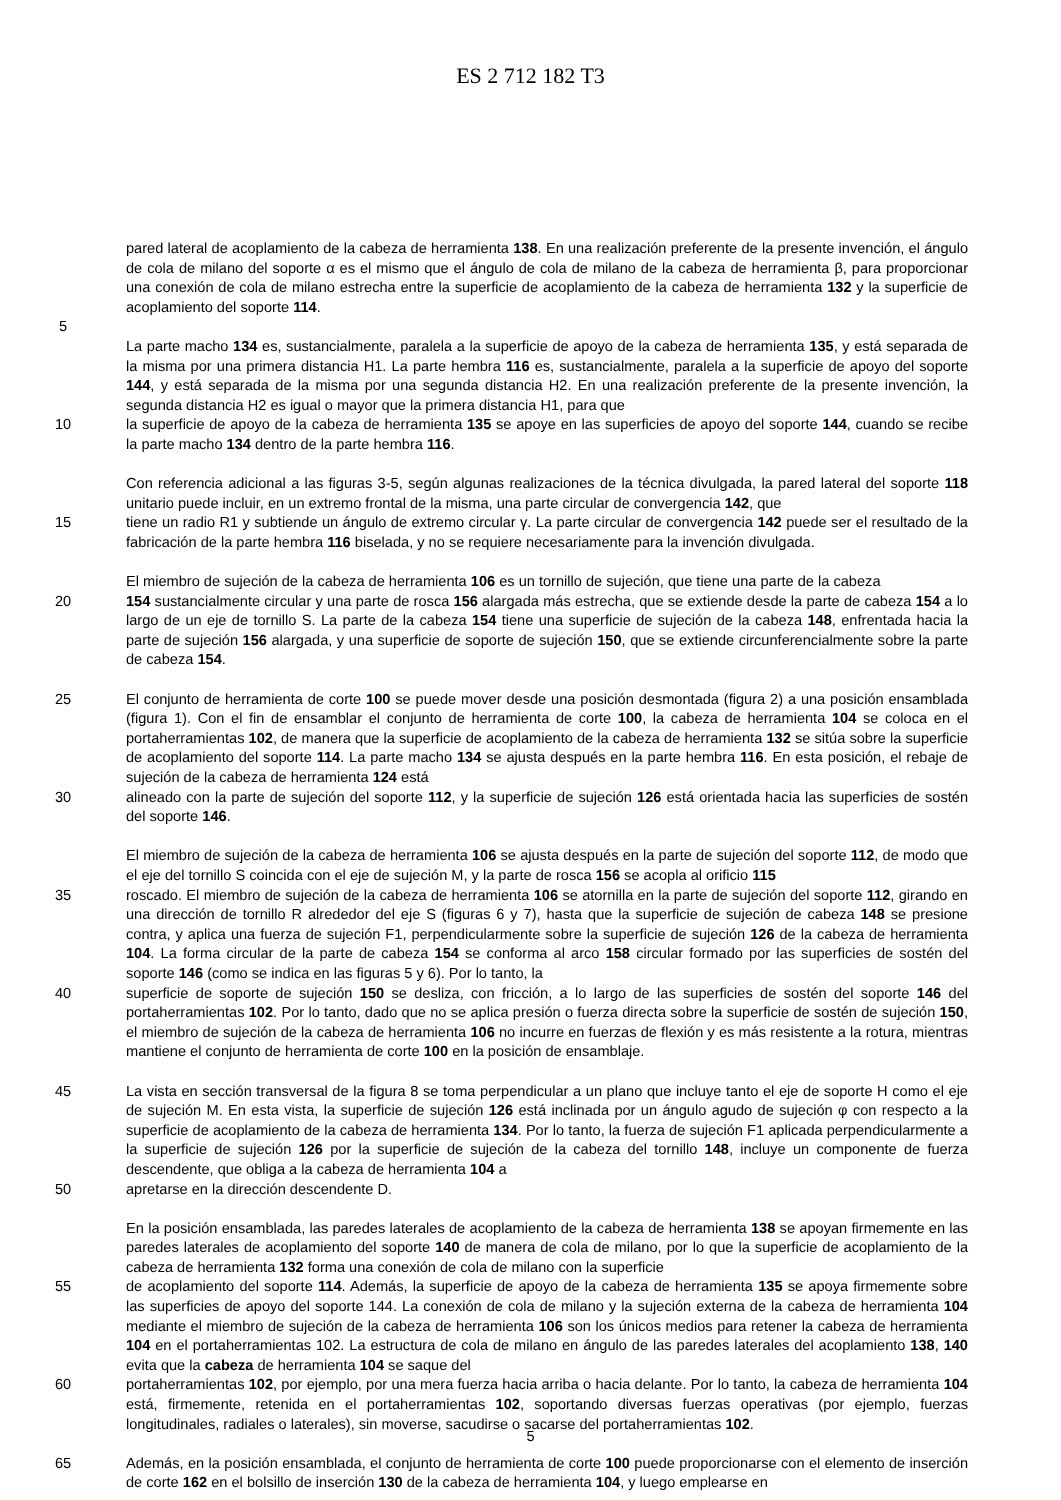ES 2 712 182 T3
pared lateral de acoplamiento de la cabeza de herramienta 138. En una realización preferente de la presente invención, el ángulo de cola de milano del soporte α es el mismo que el ángulo de cola de milano de la cabeza de herramienta β, para proporcionar una conexión de cola de milano estrecha entre la superficie de acoplamiento de la cabeza de herramienta 132 y la superficie de acoplamiento del soporte 114.
5
La parte macho 134 es, sustancialmente, paralela a la superficie de apoyo de la cabeza de herramienta 135, y está separada de la misma por una primera distancia H1. La parte hembra 116 es, sustancialmente, paralela a la superficie de apoyo del soporte 144, y está separada de la misma por una segunda distancia H2. En una realización preferente de la presente invención, la segunda distancia H2 es igual o mayor que la primera distancia H1, para que
10 la superficie de apoyo de la cabeza de herramienta 135 se apoye en las superficies de apoyo del soporte 144, cuando se recibe la parte macho 134 dentro de la parte hembra 116.
Con referencia adicional a las figuras 3-5, según algunas realizaciones de la técnica divulgada, la pared lateral del soporte 118 unitario puede incluir, en un extremo frontal de la misma, una parte circular de convergencia 142, que
15 tiene un radio R1 y subtiende un ángulo de extremo circular γ. La parte circular de convergencia 142 puede ser el resultado de la fabricación de la parte hembra 116 biselada, y no se requiere necesariamente para la invención divulgada.
El miembro de sujeción de la cabeza de herramienta 106 es un tornillo de sujeción, que tiene una parte de la cabeza
20 154 sustancialmente circular y una parte de rosca 156 alargada más estrecha, que se extiende desde la parte de cabeza 154 a lo largo de un eje de tornillo S. La parte de la cabeza 154 tiene una superficie de sujeción de la cabeza 148, enfrentada hacia la parte de sujeción 156 alargada, y una superficie de soporte de sujeción 150, que se extiende circunferencialmente sobre la parte de cabeza 154.
25 El conjunto de herramienta de corte 100 se puede mover desde una posición desmontada (figura 2) a una posición ensamblada (figura 1). Con el fin de ensamblar el conjunto de herramienta de corte 100, la cabeza de herramienta 104 se coloca en el portaherramientas 102, de manera que la superficie de acoplamiento de la cabeza de herramienta 132 se sitúa sobre la superficie de acoplamiento del soporte 114. La parte macho 134 se ajusta después en la parte hembra 116. En esta posición, el rebaje de sujeción de la cabeza de herramienta 124 está
30 alineado con la parte de sujeción del soporte 112, y la superficie de sujeción 126 está orientada hacia las superficies de sostén del soporte 146.
El miembro de sujeción de la cabeza de herramienta 106 se ajusta después en la parte de sujeción del soporte 112, de modo que el eje del tornillo S coincida con el eje de sujeción M, y la parte de rosca 156 se acopla al orificio 115
35 roscado. El miembro de sujeción de la cabeza de herramienta 106 se atornilla en la parte de sujeción del soporte 112, girando en una dirección de tornillo R alrededor del eje S (figuras 6 y 7), hasta que la superficie de sujeción de cabeza 148 se presione contra, y aplica una fuerza de sujeción F1, perpendicularmente sobre la superficie de sujeción 126 de la cabeza de herramienta 104. La forma circular de la parte de cabeza 154 se conforma al arco 158 circular formado por las superficies de sostén del soporte 146 (como se indica en las figuras 5 y 6). Por lo tanto, la
40 superficie de soporte de sujeción 150 se desliza, con fricción, a lo largo de las superficies de sostén del soporte 146 del portaherramientas 102. Por lo tanto, dado que no se aplica presión o fuerza directa sobre la superficie de sostén de sujeción 150, el miembro de sujeción de la cabeza de herramienta 106 no incurre en fuerzas de flexión y es más resistente a la rotura, mientras mantiene el conjunto de herramienta de corte 100 en la posición de ensamblaje.
45 La vista en sección transversal de la figura 8 se toma perpendicular a un plano que incluye tanto el eje de soporte H como el eje de sujeción M. En esta vista, la superficie de sujeción 126 está inclinada por un ángulo agudo de sujeción φ con respecto a la superficie de acoplamiento de la cabeza de herramienta 134. Por lo tanto, la fuerza de sujeción F1 aplicada perpendicularmente a la superficie de sujeción 126 por la superficie de sujeción de la cabeza del tornillo 148, incluye un componente de fuerza descendente, que obliga a la cabeza de herramienta 104 a
50 apretarse en la dirección descendente D.
En la posición ensamblada, las paredes laterales de acoplamiento de la cabeza de herramienta 138 se apoyan firmemente en las paredes laterales de acoplamiento del soporte 140 de manera de cola de milano, por lo que la superficie de acoplamiento de la cabeza de herramienta 132 forma una conexión de cola de milano con la superficie
55 de acoplamiento del soporte 114. Además, la superficie de apoyo de la cabeza de herramienta 135 se apoya firmemente sobre las superficies de apoyo del soporte 144. La conexión de cola de milano y la sujeción externa de la cabeza de herramienta 104 mediante el miembro de sujeción de la cabeza de herramienta 106 son los únicos medios para retener la cabeza de herramienta 104 en el portaherramientas 102. La estructura de cola de milano en ángulo de las paredes laterales del acoplamiento 138, 140 evita que la cabeza de herramienta 104 se saque del
60 portaherramientas 102, por ejemplo, por una mera fuerza hacia arriba o hacia delante. Por lo tanto, la cabeza de herramienta 104 está, firmemente, retenida en el portaherramientas 102, soportando diversas fuerzas operativas (por ejemplo, fuerzas longitudinales, radiales o laterales), sin moverse, sacudirse o sacarse del portaherramientas 102.
65 Además, en la posición ensamblada, el conjunto de herramienta de corte 100 puede proporcionarse con el elemento de inserción de corte 162 en el bolsillo de inserción 130 de la cabeza de herramienta 104, y luego emplearse en
5